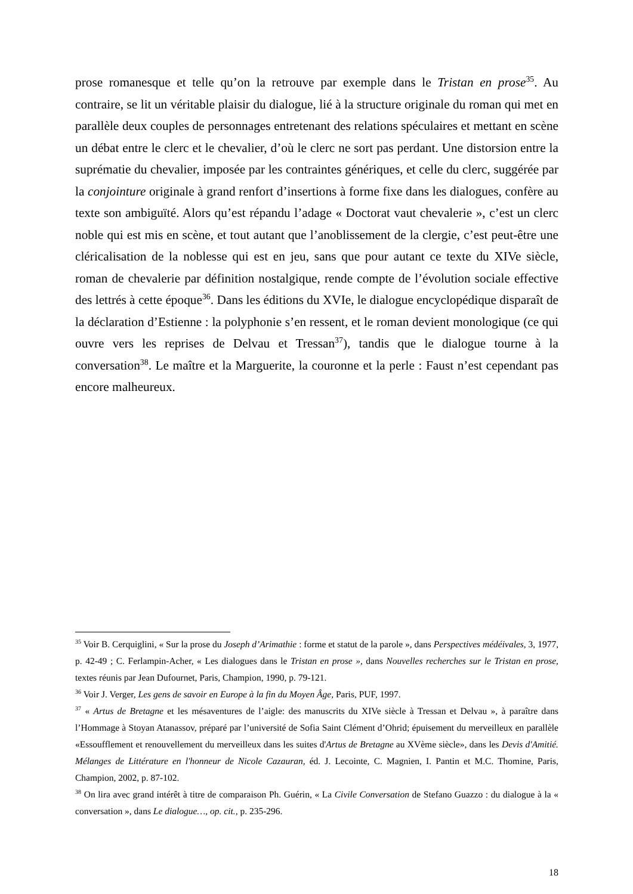prose romanesque et telle qu’on la retrouve par exemple dans le Tristan en prose<sup>35</sup>. Au contraire, se lit un véritable plaisir du dialogue, lié à la structure originale du roman qui met en parallèle deux couples de personnages entretenant des relations spéculaires et mettant en scène un débat entre le clerc et le chevalier, d’où le clerc ne sort pas perdant. Une distorsion entre la suprématie du chevalier, imposée par les contraintes génériques, et celle du clerc, suggérée par la conjointure originale à grand renfort d’insertions à forme fixe dans les dialogues, confère au texte son ambiguïté. Alors qu’est répandu l’adage « Doctorat vaut chevalerie », c’est un clerc noble qui est mis en scène, et tout autant que l’anoblissement de la clergie, c’est peut-être une cléricalisation de la noblesse qui est en jeu, sans que pour autant ce texte du XIVe siècle, roman de chevalerie par définition nostalgique, rende compte de l’évolution sociale effective des lettrés à cette époque<sup>36</sup>. Dans les éditions du XVIe, le dialogue encyclopédique disparaît de la déclaration d’Estienne : la polyphonie s’en ressent, et le roman devient monologique (ce qui ouvre vers les reprises de Delvau et Tressan<sup>37</sup>), tandis que le dialogue tourne à la conversation<sup>38</sup>. Le maître et la Marguerite, la couronne et la perle : Faust n’est cependant pas encore malheureux.
<sup>35</sup> Voir B. Cerquiglini, « Sur la prose du Joseph d’Arimathie : forme et statut de la parole », dans Perspectives médéivales, 3, 1977, p. 42-49 ; C. Ferlampin-Acher, « Les dialogues dans le Tristan en prose », dans Nouvelles recherches sur le Tristan en prose, textes réunis par Jean Dufournet, Paris, Champion, 1990, p. 79-121.
<sup>36</sup> Voir J. Verger, Les gens de savoir en Europe à la fin du Moyen Âge, Paris, PUF, 1997.
<sup>37</sup> « Artus de Bretagne et les mésaventures de l’aigle: des manuscrits du XIVe siècle à Tressan et Delvau », à paraître dans l’Hommage à Stoyan Atanassov, préparé par l’université de Sofia Saint Clément d’Ohrid; épuisement du merveilleux en parallèle «Essoufflement et renouvellement du merveilleux dans les suites d'Artus de Bretagne au XVème siècle», dans les Devis d'Amitié. Mélanges de Littérature en l'honneur de Nicole Cazauran, éd. J. Lecointe, C. Magnien, I. Pantin et M.C. Thomine, Paris, Champion, 2002, p. 87-102.
<sup>38</sup> On lira avec grand intérêt à titre de comparaison Ph. Guérin, « La Civile Conversation de Stefano Guazzo : du dialogue à la « conversation », dans Le dialogue…, op. cit., p. 235-296.
18